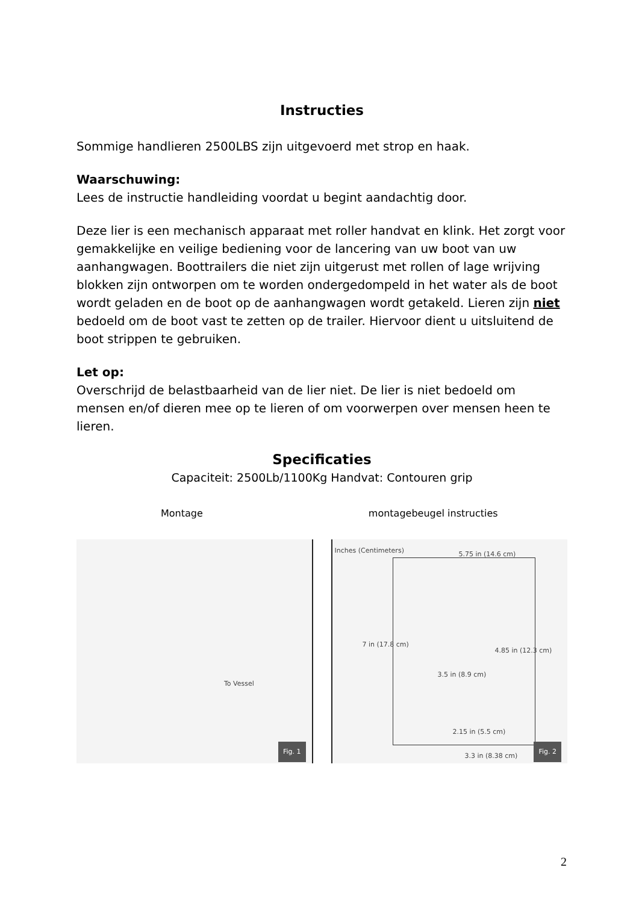Instructies
Sommige handlieren 2500LBS zijn uitgevoerd met strop en haak.
Waarschuwing:
Lees de instructie handleiding voordat u begint aandachtig door.
Deze lier is een mechanisch apparaat met roller handvat en klink. Het zorgt voor gemakkelijke en veilige bediening voor de lancering van uw boot van uw aanhangwagen. Boottrailers die niet zijn uitgerust met rollen of lage wrijving blokken zijn ontworpen om te worden ondergedompeld in het water als de boot wordt geladen en de boot op de aanhangwagen wordt getakeld. Lieren zijn niet bedoeld om de boot vast te zetten op de trailer. Hiervoor dient u uitsluitend de boot strippen te gebruiken.
Let op:
Overschrijd de belastbaarheid van de lier niet. De lier is niet bedoeld om mensen en/of dieren mee op te lieren of om voorwerpen over mensen heen te lieren.
Specificaties
Capaciteit: 2500Lb/1100Kg Handvat: Contouren grip
Montage montagebeugel instructies
To Vessel
Fig. 1
Inches (Centimeters)
5.75 in (14.6 cm)
7 in (17.8 cm)
3.5 in (8.9 cm)
4.85 in (12.3 cm)
2.15 in (5.5 cm)
3.3 in (8.38 cm)
Fig. 2
2